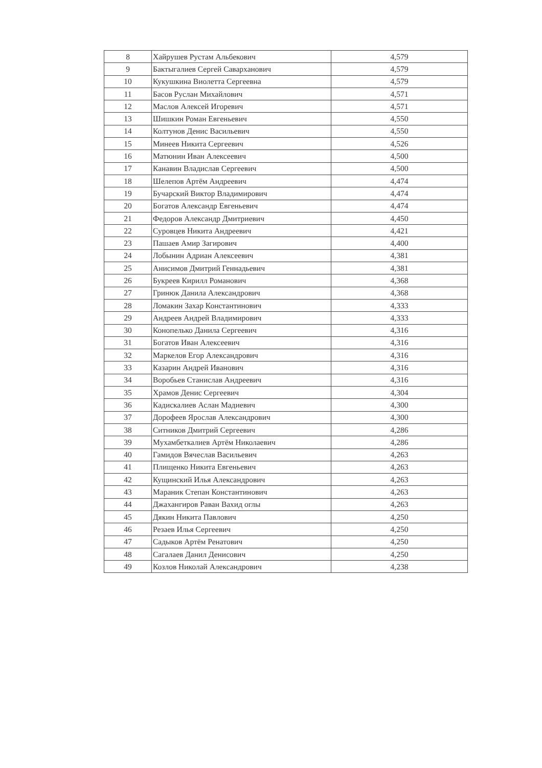| 8 | Хайрушев Рустам Альбекович | 4,579 |
| 9 | Бактыгалиев Сергей Саварханович | 4,579 |
| 10 | Кукушкина Виолетта Сергеевна | 4,579 |
| 11 | Басов Руслан Михайлович | 4,571 |
| 12 | Маслов Алексей Игоревич | 4,571 |
| 13 | Шишкин Роман Евгеньевич | 4,550 |
| 14 | Колтунов Денис Васильевич | 4,550 |
| 15 | Минеев Никита Сергеевич | 4,526 |
| 16 | Матюнин Иван Алексеевич | 4,500 |
| 17 | Канавин Владислав Сергеевич | 4,500 |
| 18 | Шелепов Артём Андреевич | 4,474 |
| 19 | Бучарский Виктор Владимирович | 4,474 |
| 20 | Богатов Александр Евгеньевич | 4,474 |
| 21 | Федоров Александр Дмитриевич | 4,450 |
| 22 | Суровцев Никита Андреевич | 4,421 |
| 23 | Пашаев Амир Загирович | 4,400 |
| 24 | Лобынин Адриан Алексеевич | 4,381 |
| 25 | Анисимов Дмитрий Геннадьевич | 4,381 |
| 26 | Букреев Кирилл Романович | 4,368 |
| 27 | Гринюк Данила Александрович | 4,368 |
| 28 | Ломакин Захар Константинович | 4,333 |
| 29 | Андреев Андрей Владимирович | 4,333 |
| 30 | Конопелько Данила Сергеевич | 4,316 |
| 31 | Богатов Иван Алексеевич | 4,316 |
| 32 | Маркелов Егор Александрович | 4,316 |
| 33 | Казарин Андрей Иванович | 4,316 |
| 34 | Воробьев Станислав Андреевич | 4,316 |
| 35 | Храмов Денис Сергеевич | 4,304 |
| 36 | Кадискалиев Аслан Мадиевич | 4,300 |
| 37 | Дорофеев Ярослав Александрович | 4,300 |
| 38 | Ситников Дмитрий Сергеевич | 4,286 |
| 39 | Мухамбеткалиев Артём Николаевич | 4,286 |
| 40 | Гамидов Вячеслав Васильевич | 4,263 |
| 41 | Плищенко Никита Евгеньевич | 4,263 |
| 42 | Кущинский Илья Александрович | 4,263 |
| 43 | Мараник Степан Константинович | 4,263 |
| 44 | Джахангиров Раван Вахид оглы | 4,263 |
| 45 | Дякин Никита Павлович | 4,250 |
| 46 | Резаев Илья Сергеевич | 4,250 |
| 47 | Садыков Артём Ренатович | 4,250 |
| 48 | Сагалаев Данил Денисович | 4,250 |
| 49 | Козлов Николай Александрович | 4,238 |